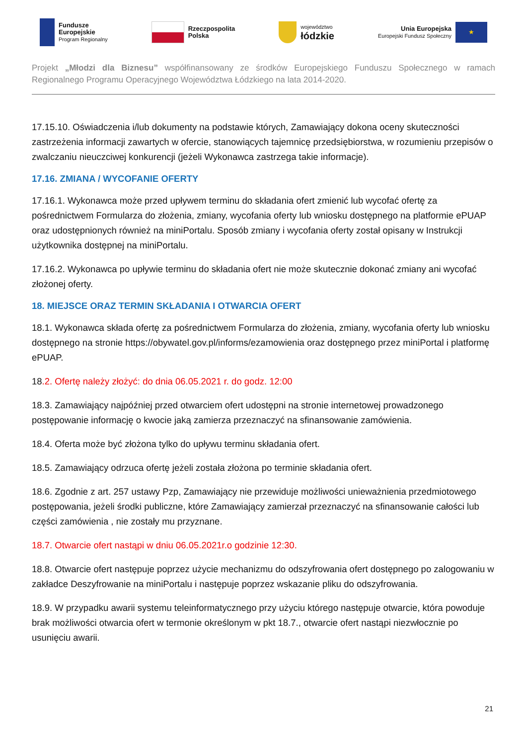Fundusze
Europejskie
Program Regionalny
Rzeczpospolita
Polska
województwo
łódzkie
Unia Europejska
Europejski Fundusz Społeczny
★
Projekt „Młodzi dla Biznesu” współfinansowany ze środków Europejskiego Funduszu Społecznego w ramach Regionalnego Programu Operacyjnego Województwa Łódzkiego na lata 2014-2020.
17.15.10. Oświadczenia i/lub dokumenty na podstawie których, Zamawiający dokona oceny skuteczności zastrzeżenia informacji zawartych w ofercie, stanowiących tajemnicę przedsiębiorstwa, w rozumieniu przepisów o zwalczaniu nieuczciwej konkurencji (jeżeli Wykonawca zastrzega takie informacje).
17.16. ZMIANA / WYCOFANIE OFERTY
17.16.1. Wykonawca może przed upływem terminu do składania ofert zmienić lub wycofać ofertę za pośrednictwem Formularza do złożenia, zmiany, wycofania oferty lub wniosku dostępnego na platformie ePUAP oraz udostępnionych również na miniPortalu. Sposób zmiany i wycofania oferty został opisany w Instrukcji użytkownika dostępnej na miniPortalu.
17.16.2. Wykonawca po upływie terminu do składania ofert nie może skutecznie dokonać zmiany ani wycofać złożonej oferty.
18. MIEJSCE ORAZ TERMIN SKŁADANIA I OTWARCIA OFERT
18.1. Wykonawca składa ofertę za pośrednictwem Formularza do złożenia, zmiany, wycofania oferty lub wniosku dostępnego na stronie https://obywatel.gov.pl/informs/ezamowienia oraz dostępnego przez miniPortal i platformę ePUAP.
18.2. Ofertę należy złożyć: do dnia 06.05.2021 r. do godz. 12:00
18.3. Zamawiający najpóźniej przed otwarciem ofert udostępni na stronie internetowej prowadzonego postępowanie informację o kwocie jaką zamierza przeznaczyć na sfinansowanie zamówienia.
18.4. Oferta może być złożona tylko do upływu terminu składania ofert.
18.5. Zamawiający odrzuca ofertę jeżeli została złożona po terminie składania ofert.
18.6. Zgodnie z art. 257 ustawy Pzp, Zamawiający nie przewiduje możliwości unieważnienia przedmiotowego postępowania, jeżeli środki publiczne, które Zamawiający zamierzał przeznaczyć na sfinansowanie całości lub części zamówienia , nie zostały mu przyznane.
18.7. Otwarcie ofert nastąpi w dniu 06.05.2021r.o godzinie 12:30.
18.8. Otwarcie ofert następuje poprzez użycie mechanizmu do odszyfrowania ofert dostępnego po zalogowaniu w zakładce Deszyfrowanie na miniPortalu i następuje poprzez wskazanie pliku do odszyfrowania.
18.9. W przypadku awarii systemu teleinformatycznego przy użyciu którego następuje otwarcie, która powoduje brak możliwości otwarcia ofert w termonie określonym w pkt 18.7., otwarcie ofert nastąpi niezwłocznie po usunięciu awarii.
21